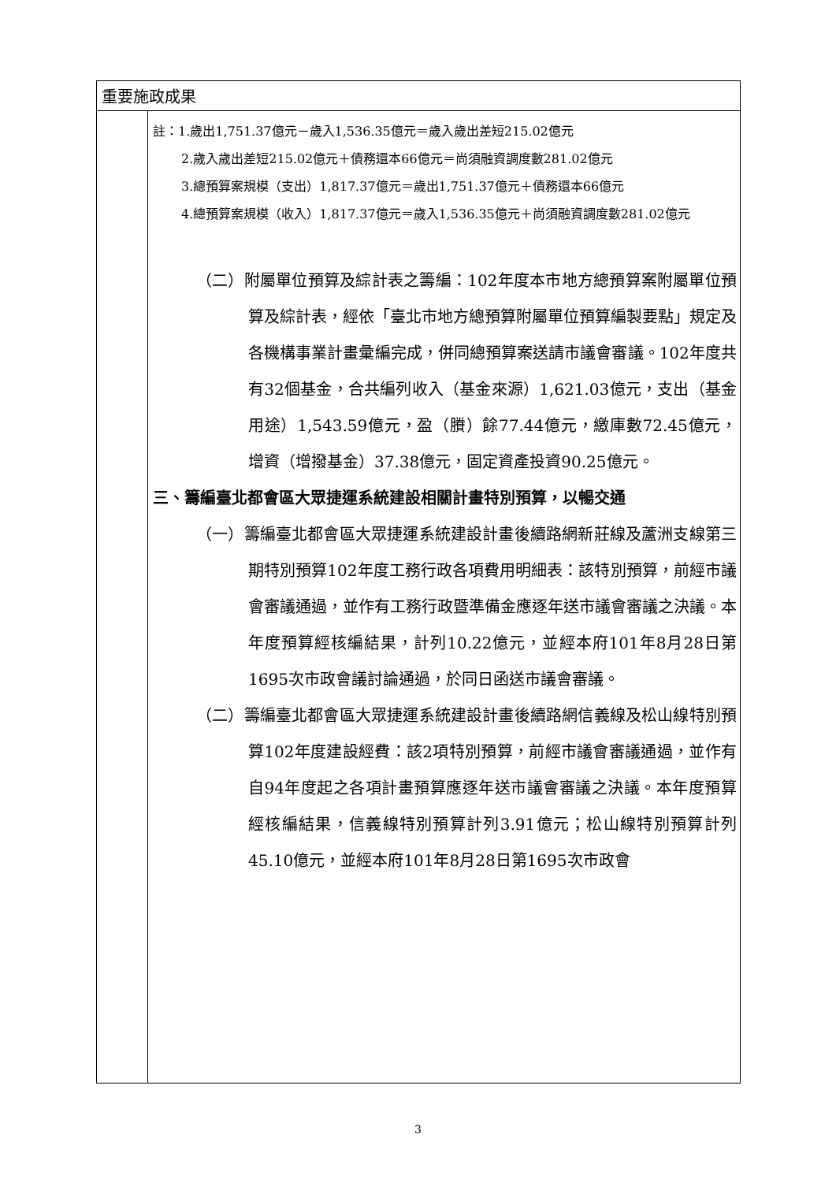| 重要施政成果 | |
| | 註：1.歲出1,751.37億元－歲入1,536.35億元＝歲入歲出差短215.02億元 2.歲入歲出差短215.02億元＋債務還本66億元＝尚須融資調度數281.02億元 3.總預算案規模（支出）1,817.37億元＝歲出1,751.37億元＋債務還本66億元 4.總預算案規模（收入）1,817.37億元＝歲入1,536.35億元＋尚須融資調度數281.02億元 （二）附屬單位預算及綜計表之籌編：102年度本市地方總預算案附屬單位預算及綜計表，經依「臺北市地方總預算附屬單位預算編製要點」規定及各機構事業計畫彙編完成，併同總預算案送請市議會審議。102年度共有32個基金，合共編列收入（基金來源）1,621.03億元，支出（基金用途）1,543.59億元，盈（賸）餘77.44億元，繳庫數72.45億元，增資（增撥基金）37.38億元，固定資產投資90.25億元。 三、籌編臺北都會區大眾捷運系統建設相關計畫特別預算，以暢交通 （一）籌編臺北都會區大眾捷運系統建設計畫後續路網新莊線及蘆洲支線第三期特別預算102年度工務行政各項費用明細表：該特別預算，前經市議會審議通過，並作有工務行政暨準備金應逐年送市議會審議之決議。本年度預算經核編結果，計列10.22億元，並經本府101年8月28日第1695次市政會議討論通過，於同日函送市議會審議。 （二）籌編臺北都會區大眾捷運系統建設計畫後續路網信義線及松山線特別預算102年度建設經費：該2項特別預算，前經市議會審議通過，並作有自94年度起之各項計畫預算應逐年送市議會審議之決議。本年度預算經核編結果，信義線特別預算計列3.91億元；松山線特別預算計列45.10億元，並經本府101年8月28日第1695次市政會 |
3